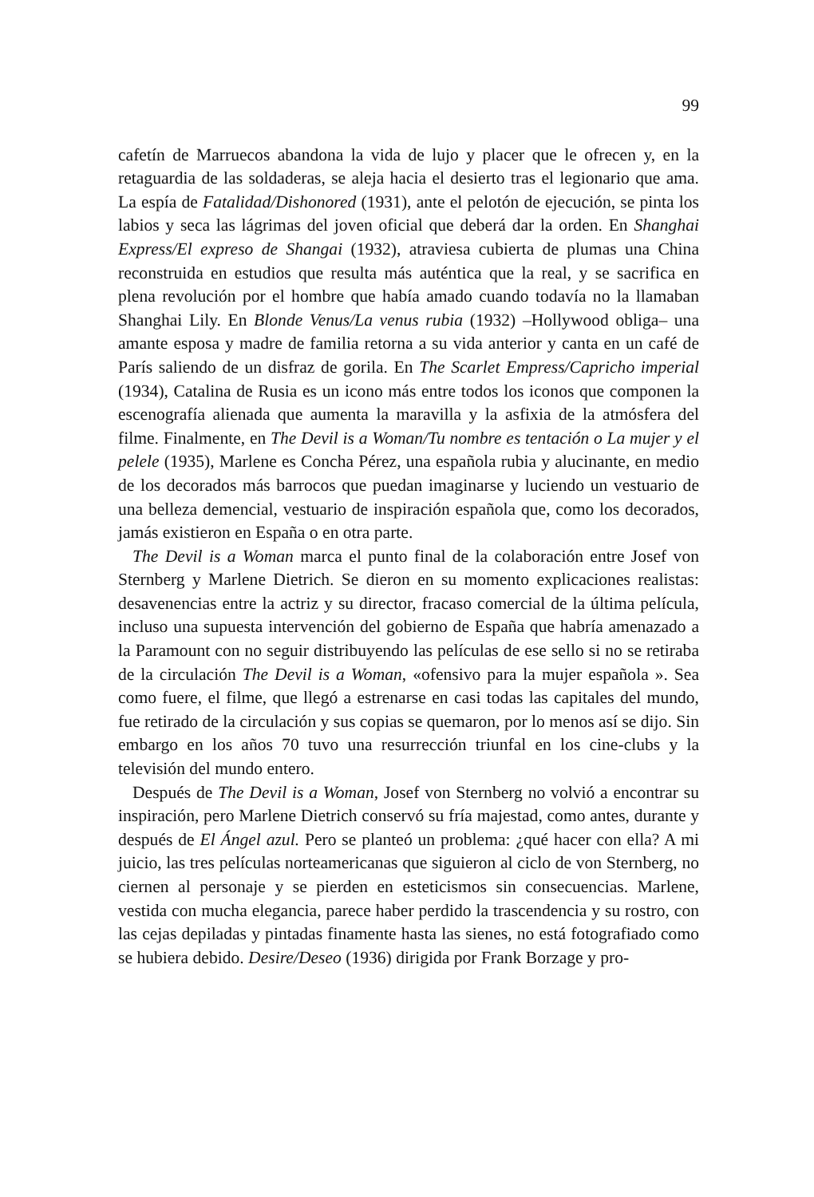99
cafetín de Marruecos abandona la vida de lujo y placer que le ofrecen y, en la retaguardia de las soldaderas, se aleja hacia el desierto tras el legionario que ama. La espía de Fatalidad/Dishonored (1931), ante el pelotón de ejecución, se pinta los labios y seca las lágrimas del joven oficial que deberá dar la orden. En Shanghai Express/El expreso de Shangai (1932), atraviesa cubierta de plumas una China reconstruida en estudios que resulta más auténtica que la real, y se sacrifica en plena revolución por el hombre que había amado cuando todavía no la llamaban Shanghai Lily. En Blonde Venus/La venus rubia (1932) –Hollywood obliga– una amante esposa y madre de familia retorna a su vida anterior y canta en un café de París saliendo de un disfraz de gorila. En The Scarlet Empress/Capricho imperial (1934), Catalina de Rusia es un icono más entre todos los iconos que componen la escenografía alienada que aumenta la maravilla y la asfixia de la atmósfera del filme. Finalmente, en The Devil is a Woman/Tu nombre es tentación o La mujer y el pelele (1935), Marlene es Concha Pérez, una española rubia y alucinante, en medio de los decorados más barrocos que puedan imaginarse y luciendo un vestuario de una belleza demencial, vestuario de inspiración española que, como los decorados, jamás existieron en España o en otra parte.
The Devil is a Woman marca el punto final de la colaboración entre Josef von Sternberg y Marlene Dietrich. Se dieron en su momento explicaciones realistas: desavenencias entre la actriz y su director, fracaso comercial de la última película, incluso una supuesta intervención del gobierno de España que habría amenazado a la Paramount con no seguir distribuyendo las películas de ese sello si no se retiraba de la circulación The Devil is a Woman, «ofensivo para la mujer española ». Sea como fuere, el filme, que llegó a estrenarse en casi todas las capitales del mundo, fue retirado de la circulación y sus copias se quemaron, por lo menos así se dijo. Sin embargo en los años 70 tuvo una resurrección triunfal en los cine-clubs y la televisión del mundo entero.
Después de The Devil is a Woman, Josef von Sternberg no volvió a encontrar su inspiración, pero Marlene Dietrich conservó su fría majestad, como antes, durante y después de El Ángel azul. Pero se planteó un problema: ¿qué hacer con ella? A mi juicio, las tres películas norteamericanas que siguieron al ciclo de von Sternberg, no ciernen al personaje y se pierden en esteticismos sin consecuencias. Marlene, vestida con mucha elegancia, parece haber perdido la trascendencia y su rostro, con las cejas depiladas y pintadas finamente hasta las sienes, no está fotografiado como se hubiera debido. Desire/Deseo (1936) dirigida por Frank Borzage y pro-